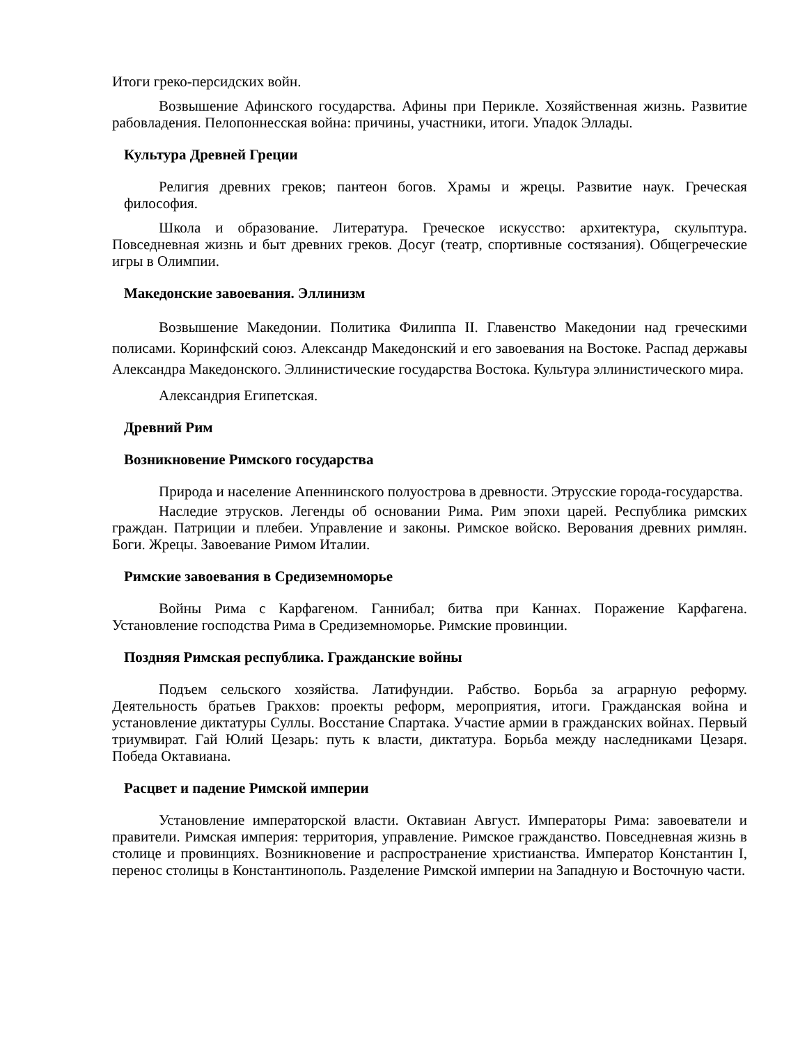Итоги греко-персидских войн.
Возвышение Афинского государства. Афины при Перикле. Хозяйственная жизнь. Развитие рабовладения. Пелопоннесская война: причины, участники, итоги. Упадок Эллады.
Культура Древней Греции
Религия древних греков; пантеон богов. Храмы и жрецы. Развитие наук. Греческая философия.
Школа и образование. Литература. Греческое искусство: архитектура, скульптура. Повседневная жизнь и быт древних греков. Досуг (театр, спортивные состязания). Общегреческие игры в Олимпии.
Македонские завоевания. Эллинизм
Возвышение Македонии. Политика Филиппа II. Главенство Македонии над греческими полисами. Коринфский союз. Александр Македонский и его завоевания на Востоке. Распад державы Александра Македонского. Эллинистические государства Востока. Культура эллинистического мира.
Александрия Египетская.
Древний Рим
Возникновение Римского государства
Природа и население Апеннинского полуострова в древности. Этрусские города-государства.
Наследие этрусков. Легенды об основании Рима. Рим эпохи царей. Республика римских граждан. Патриции и плебеи. Управление и законы. Римское войско. Верования древних римлян. Боги. Жрецы. Завоевание Римом Италии.
Римские завоевания в Средиземноморье
Войны Рима с Карфагеном. Ганнибал; битва при Каннах. Поражение Карфагена. Установление господства Рима в Средиземноморье. Римские провинции.
Поздняя Римская республика. Гражданские войны
Подъем сельского хозяйства. Латифундии. Рабство. Борьба за аграрную реформу. Деятельность братьев Гракхов: проекты реформ, мероприятия, итоги. Гражданская война и установление диктатуры Суллы. Восстание Спартака. Участие армии в гражданских войнах. Первый триумвират. Гай Юлий Цезарь: путь к власти, диктатура. Борьба между наследниками Цезаря. Победа Октавиана.
Расцвет и падение Римской империи
Установление императорской власти. Октавиан Август. Императоры Рима: завоеватели и правители. Римская империя: территория, управление. Римское гражданство. Повседневная жизнь в столице и провинциях. Возникновение и распространение христианства. Император Константин I, перенос столицы в Константинополь. Разделение Римской империи на Западную и Восточную части.